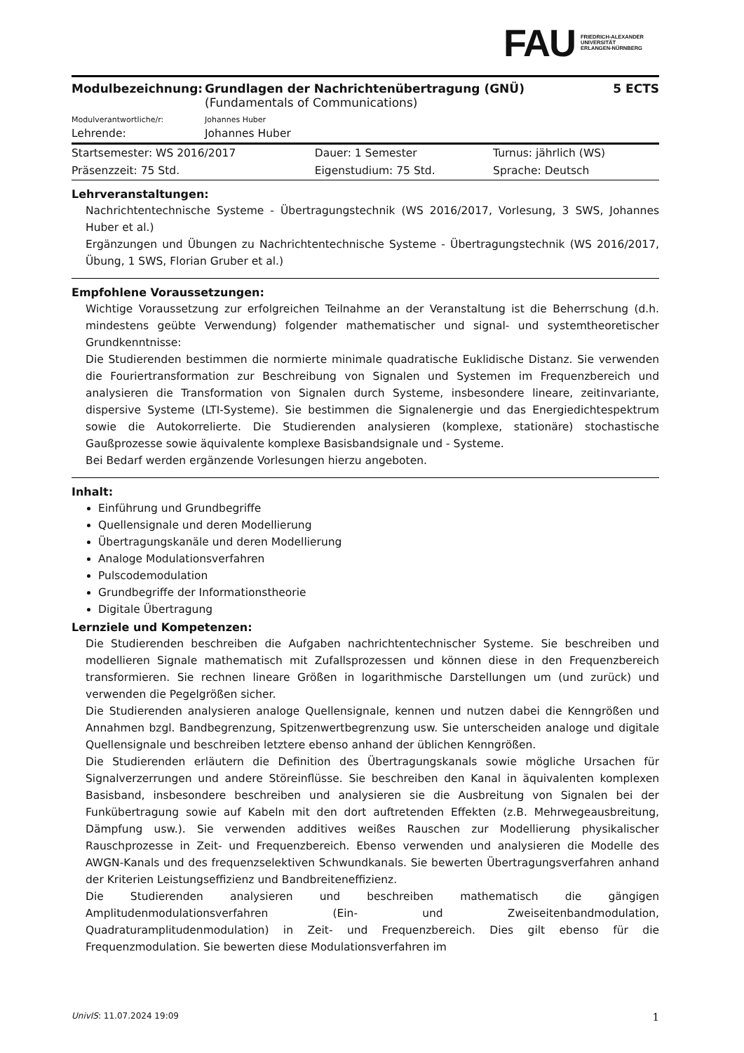FAU FRIEDRICH-ALEXANDER
UNIVERSITÄT
ERLANGEN-NÜRNBERG
| Modulbezeichnung: | Grundlagen der Nachrichtenübertragung (GNÜ) (Fundamentals of Communications) | 5 ECTS |
| Modulverantwortliche/r: | Johannes Huber | |
| Lehrende: | Johannes Huber | |
| Startsemester: WS 2016/2017 | Dauer: 1 Semester | Turnus: jährlich (WS) |
| Präsenzzeit: 75 Std. | Eigenstudium: 75 Std. | Sprache: Deutsch |
Lehrveranstaltungen:
Nachrichtentechnische Systeme - Übertragungstechnik (WS 2016/2017, Vorlesung, 3 SWS, Johannes Huber et al.)
Ergänzungen und Übungen zu Nachrichtentechnische Systeme - Übertragungstechnik (WS 2016/2017, Übung, 1 SWS, Florian Gruber et al.)
Empfohlene Voraussetzungen:
Wichtige Voraussetzung zur erfolgreichen Teilnahme an der Veranstaltung ist die Beherrschung (d.h. mindestens geübte Verwendung) folgender mathematischer und signal- und systemtheoretischer Grundkenntnisse:
Die Studierenden bestimmen die normierte minimale quadratische Euklidische Distanz. Sie verwenden die Fouriertransformation zur Beschreibung von Signalen und Systemen im Frequenzbereich und analysieren die Transformation von Signalen durch Systeme, insbesondere lineare, zeitinvariante, dispersive Systeme (LTI-Systeme). Sie bestimmen die Signalenergie und das Energiedichtespektrum sowie die Autokorrelierte. Die Studierenden analysieren (komplexe, stationäre) stochastische Gaußprozesse sowie äquivalente komplexe Basisbandsignale und - Systeme.
Bei Bedarf werden ergänzende Vorlesungen hierzu angeboten.
Inhalt:
Einführung und Grundbegriffe
Quellensignale und deren Modellierung
Übertragungskanäle und deren Modellierung
Analoge Modulationsverfahren
Pulscodemodulation
Grundbegriffe der Informationstheorie
Digitale Übertragung
Lernziele und Kompetenzen:
Die Studierenden beschreiben die Aufgaben nachrichtentechnischer Systeme. Sie beschreiben und modellieren Signale mathematisch mit Zufallsprozessen und können diese in den Frequenzbereich transformieren. Sie rechnen lineare Größen in logarithmische Darstellungen um (und zurück) und verwenden die Pegelgrößen sicher.
Die Studierenden analysieren analoge Quellensignale, kennen und nutzen dabei die Kenngrößen und Annahmen bzgl. Bandbegrenzung, Spitzenwertbegrenzung usw. Sie unterscheiden analoge und digitale Quellensignale und beschreiben letztere ebenso anhand der üblichen Kenngrößen.
Die Studierenden erläutern die Definition des Übertragungskanals sowie mögliche Ursachen für Signalverzerrungen und andere Störeinflüsse. Sie beschreiben den Kanal in äquivalenten komplexen Basisband, insbesondere beschreiben und analysieren sie die Ausbreitung von Signalen bei der Funkübertragung sowie auf Kabeln mit den dort auftretenden Effekten (z.B. Mehrwegeausbreitung, Dämpfung usw.). Sie verwenden additives weißes Rauschen zur Modellierung physikalischer Rauschprozesse in Zeit- und Frequenzbereich. Ebenso verwenden und analysieren die Modelle des AWGN-Kanals und des frequenzselektiven Schwundkanals. Sie bewerten Übertragungsverfahren anhand der Kriterien Leistungseffizienz und Bandbreiteneffizienz.
Die Studierenden analysieren und beschreiben mathematisch die gängigen Amplitudenmodulationsverfahren (Ein- und Zweiseitenbandmodulation, Quadraturamplitudenmodulation) in Zeit- und Frequenzbereich. Dies gilt ebenso für die Frequenzmodulation. Sie bewerten diese Modulationsverfahren im
UnivIS: 11.07.2024 19:09 1